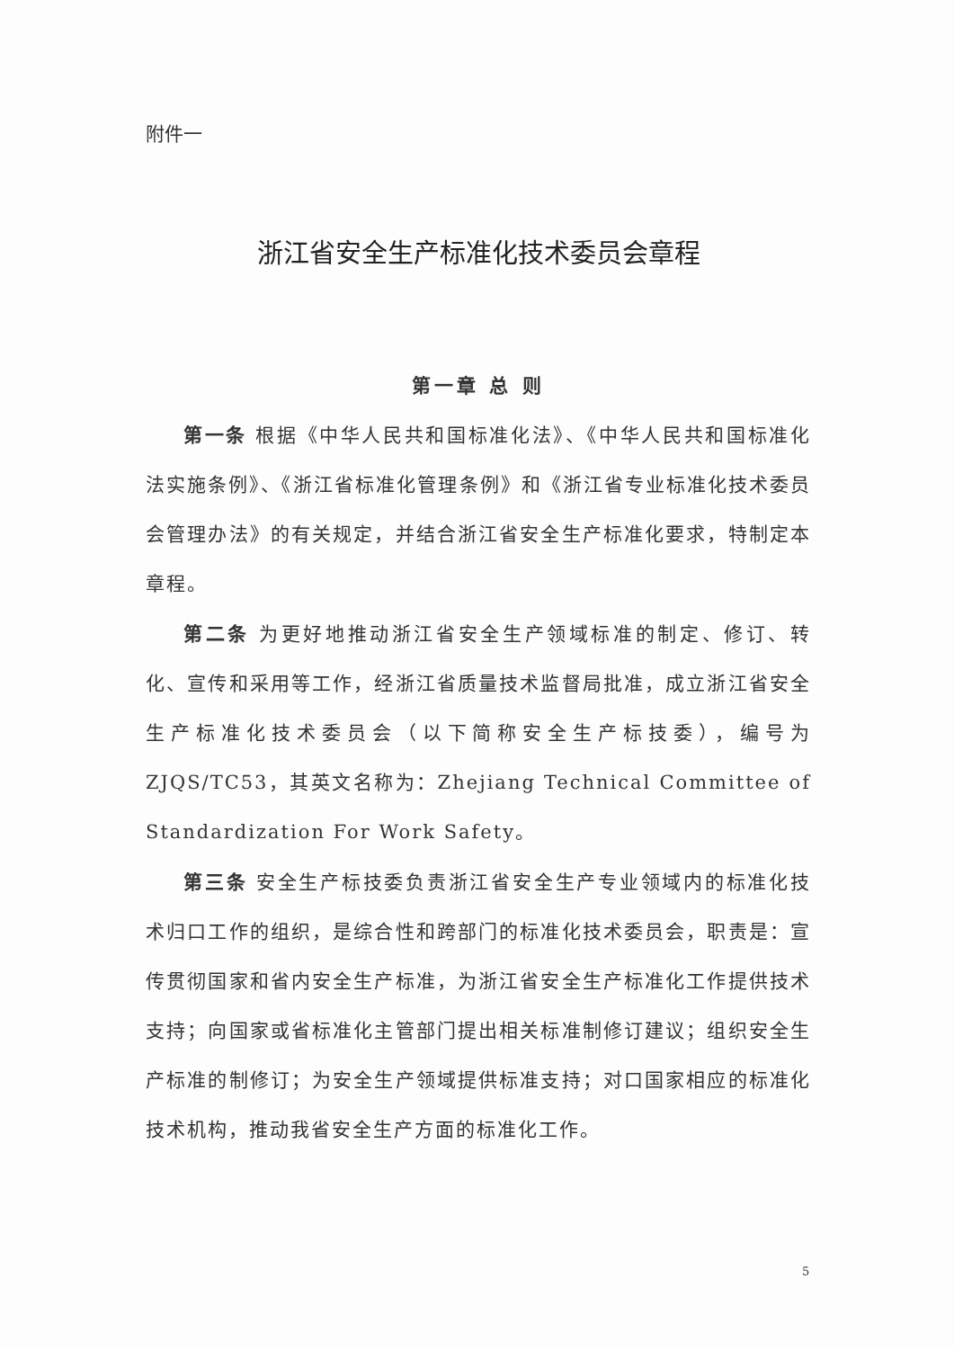附件一
浙江省安全生产标准化技术委员会章程
第一章 总 则
第一条 根据《中华人民共和国标准化法》、《中华人民共和国标准化法实施条例》、《浙江省标准化管理条例》和《浙江省专业标准化技术委员会管理办法》的有关规定，并结合浙江省安全生产标准化要求，特制定本章程。
第二条 为更好地推动浙江省安全生产领域标准的制定、修订、转化、宣传和采用等工作，经浙江省质量技术监督局批准，成立浙江省安全生产标准化技术委员会（以下简称安全生产标技委），编号为ZJQS/TC53，其英文名称为：Zhejiang Technical Committee of Standardization For Work Safety。
第三条 安全生产标技委负责浙江省安全生产专业领域内的标准化技术归口工作的组织，是综合性和跨部门的标准化技术委员会，职责是：宣传贯彻国家和省内安全生产标准，为浙江省安全生产标准化工作提供技术支持；向国家或省标准化主管部门提出相关标准制修订建议；组织安全生产标准的制修订；为安全生产领域提供标准支持；对口国家相应的标准化技术机构，推动我省安全生产方面的标准化工作。
5